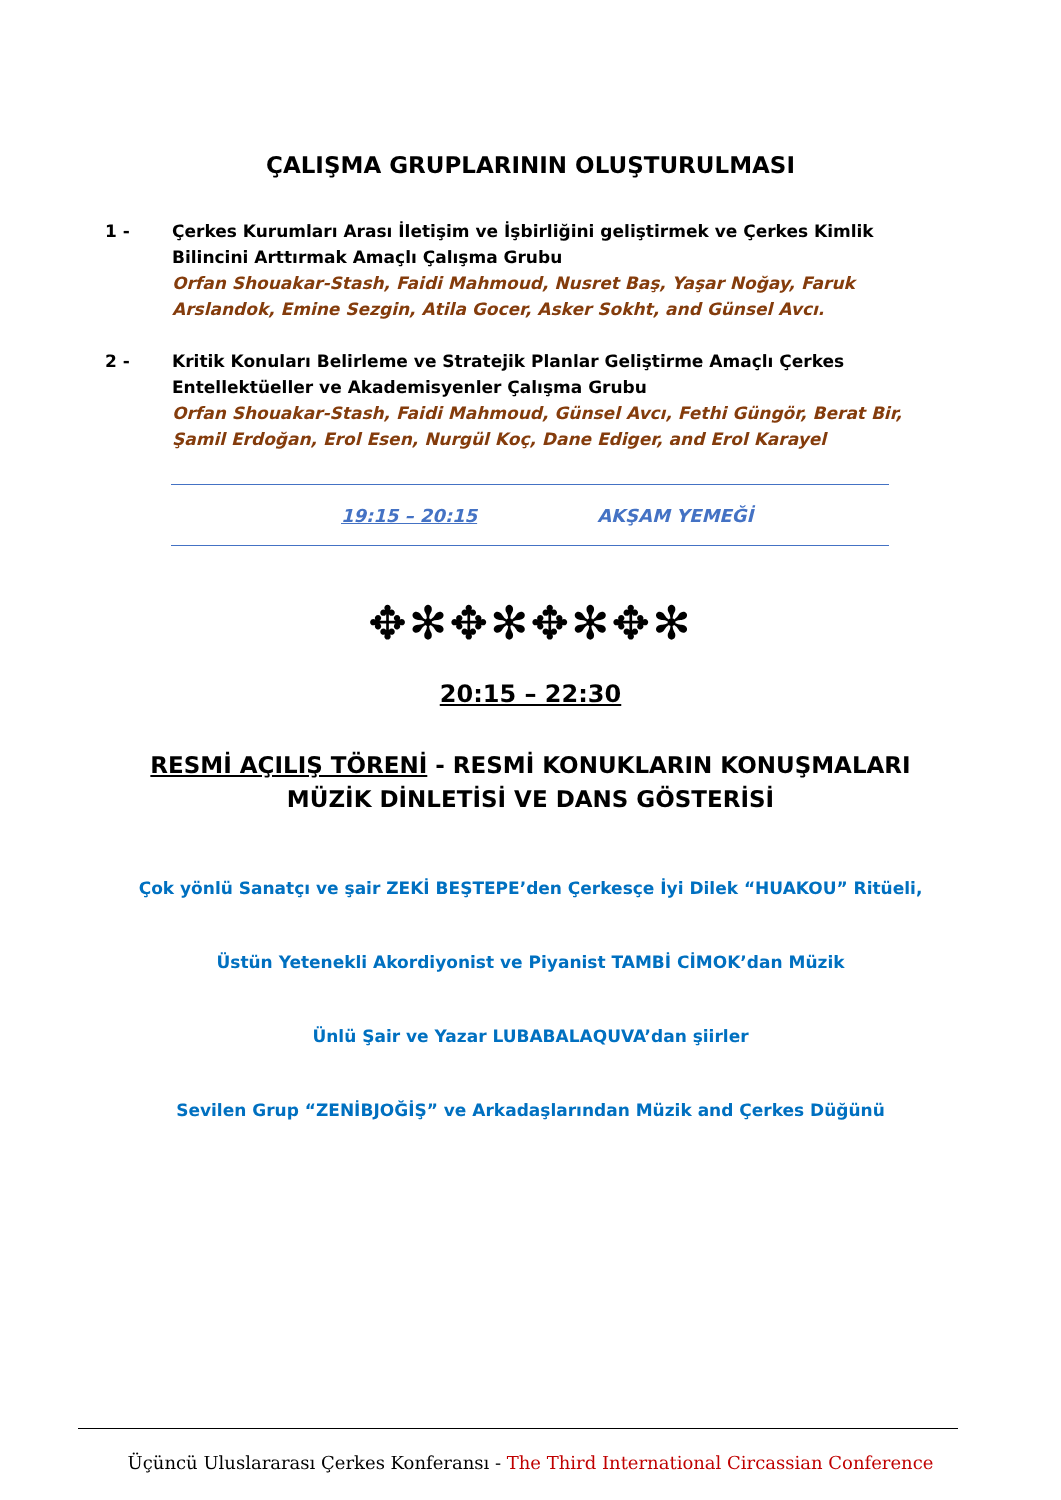ÇALIŞMA GRUPLARININ OLUŞTURULMASI
1 - Çerkes Kurumları Arası İletişim ve İşbirliğini geliştirmek ve Çerkes Kimlik Bilincini Arttırmak Amaçlı Çalışma Grubu
Orfan Shouakar-Stash, Faidi Mahmoud, Nusret Baş, Yaşar Noğay, Faruk Arslandok, Emine Sezgin, Atila Gocer, Asker Sokht, and Günsel Avcı.
2 - Kritik Konuları Belirleme ve Stratejik Planlar Geliştirme Amaçlı Çerkes Entellektüeller ve Akademisyenler Çalışma Grubu
Orfan Shouakar-Stash, Faidi Mahmoud, Günsel Avcı, Fethi Güngör, Berat Bir, Şamil Erdoğan, Erol Esen, Nurgül Koç, Dane Ediger, and Erol Karayel
19:15 – 20:15 AKŞAM YEMEĞİ
✥✻✥✻✥✻✥✻
20:15 – 22:30
RESMİ AÇILIŞ TÖRENİ - RESMİ KONUKLARIN KONUŞMALARI
MÜZİK DİNLETİSİ VE DANS GÖSTERİSİ
Çok yönlü Sanatçı ve şair ZEKİ BEŞTEPE’den Çerkesçe İyi Dilek “HUAKOU” Ritüeli,
Üstün Yetenekli Akordiyonist ve Piyanist TAMBİ CİMOK’dan Müzik
Ünlü Şair ve Yazar LUBABALAQUVA’dan şiirler
Sevilen Grup “ZENİBJOĞİŞ” ve Arkadaşlarından Müzik and Çerkes Düğünü
Üçüncü Uluslararası Çerkes Konferansı - The Third International Circassian Conference